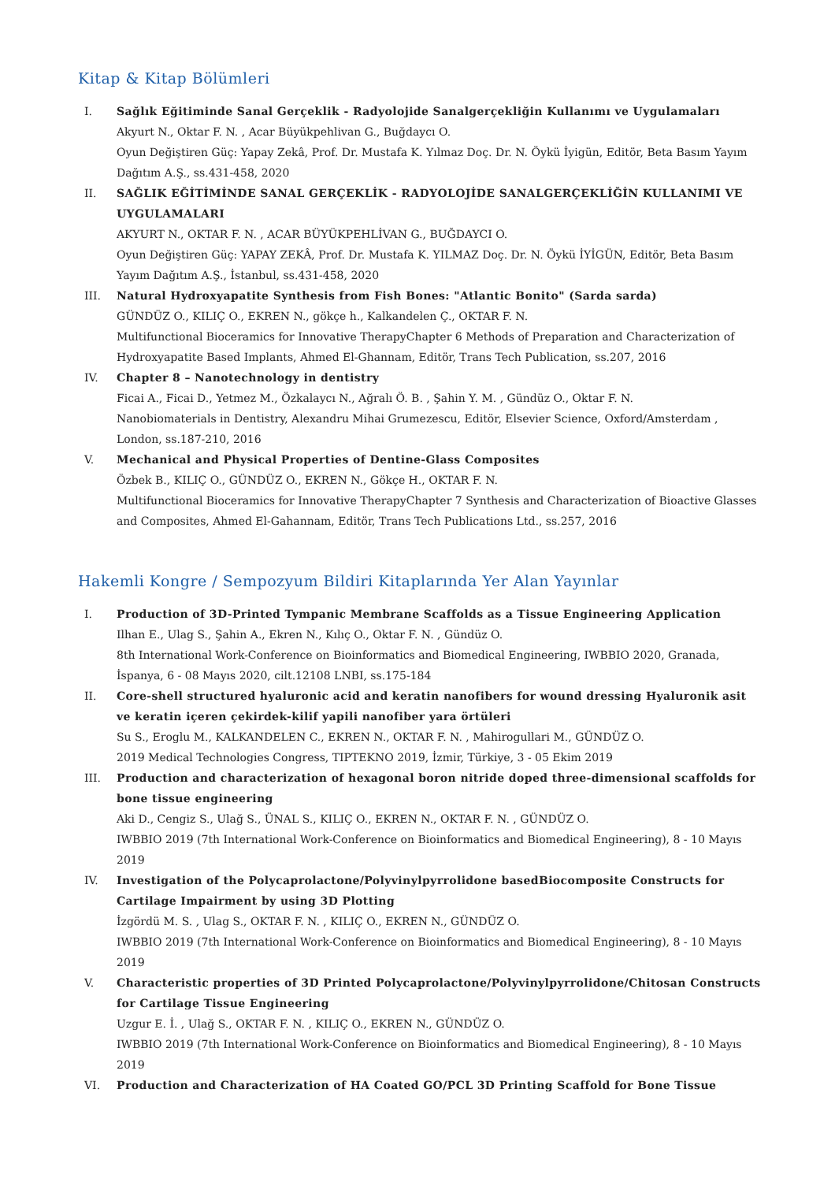Kitap & Kitap Bölümleri
I. Sağlık Eğitiminde Sanal Gerçeklik - Radyolojide Sanalgerçekliğin Kullanımı ve Uygulamaları
Akyurt N., Oktar F. N. , Acar Büyükpehlivan G., Buğdaycı O.
Oyun Değiştiren Güç: Yapay Zekâ, Prof. Dr. Mustafa K. Yılmaz Doç. Dr. N. Öykü İyigün, Editör, Beta Basım Yayım Dağıtım A.Ş., ss.431-458, 2020
II. SAĞLIK EĞİTİMİNDE SANAL GERÇEKLİK - RADYOLOJİDE SANALGERÇEKLİĞİN KULLANIMI VE UYGULAMALARI
AKYURT N., OKTAR F. N. , ACAR BÜYÜKPEHLİVAN G., BUĞDAYCI O.
Oyun Değiştiren Güç: YAPAY ZEKÂ, Prof. Dr. Mustafa K. YILMAZ Doç. Dr. N. Öykü İYİGÜN, Editör, Beta Basım Yayım Dağıtım A.Ş., İstanbul, ss.431-458, 2020
III. Natural Hydroxyapatite Synthesis from Fish Bones: "Atlantic Bonito" (Sarda sarda)
GÜNDÜZ O., KILIÇ O., EKREN N., gökçe h., Kalkandelen Ç., OKTAR F. N.
Multifunctional Bioceramics for Innovative TherapyChapter 6 Methods of Preparation and Characterization of Hydroxyapatite Based Implants, Ahmed El-Ghannam, Editör, Trans Tech Publication, ss.207, 2016
IV. Chapter 8 – Nanotechnology in dentistry
Ficai A., Ficai D., Yetmez M., Özkalaycı N., Ağralı Ö. B. , Şahin Y. M. , Gündüz O., Oktar F. N.
Nanobiomaterials in Dentistry, Alexandru Mihai Grumezescu, Editör, Elsevier Science, Oxford/Amsterdam , London, ss.187-210, 2016
V. Mechanical and Physical Properties of Dentine-Glass Composites
Özbek B., KILIÇ O., GÜNDÜZ O., EKREN N., Gökçe H., OKTAR F. N.
Multifunctional Bioceramics for Innovative TherapyChapter 7 Synthesis and Characterization of Bioactive Glasses and Composites, Ahmed El-Gahannam, Editör, Trans Tech Publications Ltd., ss.257, 2016
Hakemli Kongre / Sempozyum Bildiri Kitaplarında Yer Alan Yayınlar
I. Production of 3D-Printed Tympanic Membrane Scaffolds as a Tissue Engineering Application
Ilhan E., Ulag S., Şahin A., Ekren N., Kılıç O., Oktar F. N. , Gündüz O.
8th International Work-Conference on Bioinformatics and Biomedical Engineering, IWBBIO 2020, Granada, İspanya, 6 - 08 Mayıs 2020, cilt.12108 LNBI, ss.175-184
II. Core-shell structured hyaluronic acid and keratin nanofibers for wound dressing Hyaluronik asit ve keratin içeren çekirdek-kilif yapili nanofiber yara örtüleri
Su S., Eroglu M., KALKANDELEN C., EKREN N., OKTAR F. N. , Mahirogullari M., GÜNDÜZ O.
2019 Medical Technologies Congress, TIPTEKNO 2019, İzmir, Türkiye, 3 - 05 Ekim 2019
III. Production and characterization of hexagonal boron nitride doped three-dimensional scaffolds for bone tissue engineering
Aki D., Cengiz S., Ulağ S., ÜNAL S., KILIÇ O., EKREN N., OKTAR F. N. , GÜNDÜZ O.
IWBBIO 2019 (7th International Work-Conference on Bioinformatics and Biomedical Engineering), 8 - 10 Mayıs 2019
IV. Investigation of the Polycaprolactone/Polyvinylpyrrolidone basedBiocomposite Constructs for Cartilage Impairment by using 3D Plotting
İzgördü M. S. , Ulag S., OKTAR F. N. , KILIÇ O., EKREN N., GÜNDÜZ O.
IWBBIO 2019 (7th International Work-Conference on Bioinformatics and Biomedical Engineering), 8 - 10 Mayıs 2019
V. Characteristic properties of 3D Printed Polycaprolactone/Polyvinylpyrrolidone/Chitosan Constructs for Cartilage Tissue Engineering
Uzgur E. İ. , Ulağ S., OKTAR F. N. , KILIÇ O., EKREN N., GÜNDÜZ O.
IWBBIO 2019 (7th International Work-Conference on Bioinformatics and Biomedical Engineering), 8 - 10 Mayıs 2019
VI. Production and Characterization of HA Coated GO/PCL 3D Printing Scaffold for Bone Tissue